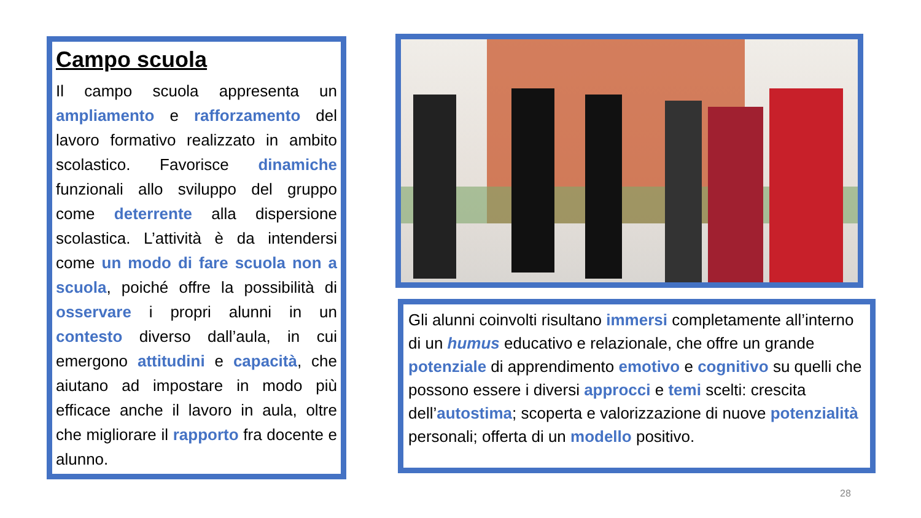Campo scuola
Il campo scuola appresenta un ampliamento e rafforzamento del lavoro formativo realizzato in ambito scolastico. Favorisce dinamiche funzionali allo sviluppo del gruppo come deterrente alla dispersione scolastica. L’attività è da intendersi come un modo di fare scuola non a scuola, poiché offre la possibilità di osservare i propri alunni in un contesto diverso dall’aula, in cui emergono attitudini e capacità, che aiutano ad impostare in modo più efficace anche il lavoro in aula, oltre che migliorare il rapporto fra docente e alunno.
Gli alunni coinvolti risultano immersi completamente all’interno di un humus educativo e relazionale, che offre un grande potenziale di apprendimento emotivo e cognitivo su quelli che possono essere i diversi approcci e temi scelti: crescita dell’autostima; scoperta e valorizzazione di nuove potenzialità personali; offerta di un modello positivo.
28